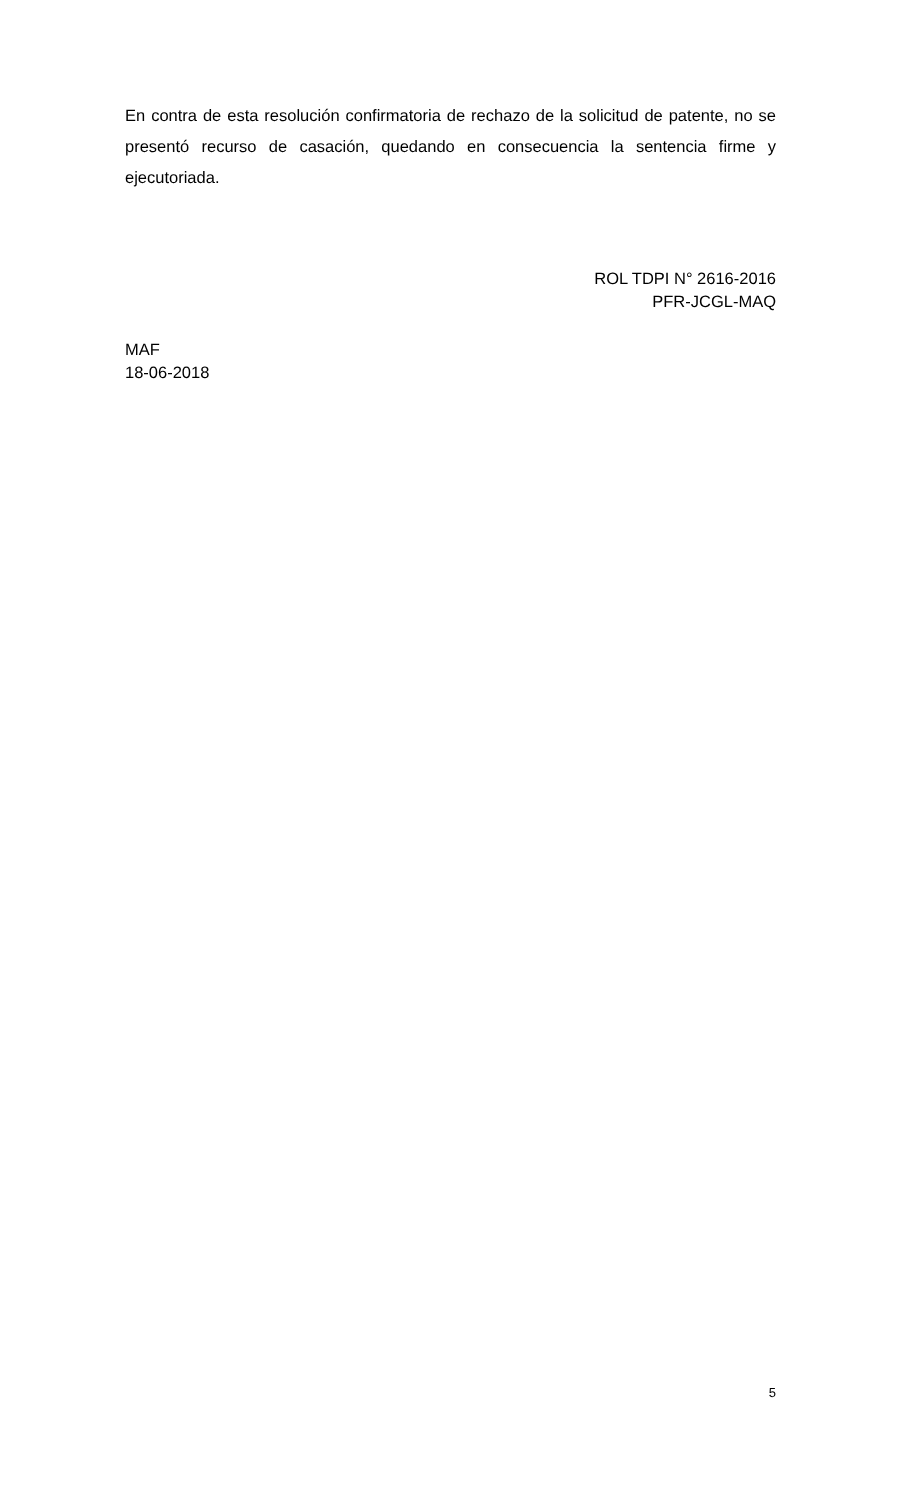En contra de esta resolución confirmatoria de rechazo de la solicitud de patente, no se presentó recurso de casación, quedando en consecuencia la sentencia firme y ejecutoriada.
ROL TDPI N° 2616-2016
PFR-JCGL-MAQ
MAF
18-06-2018
5